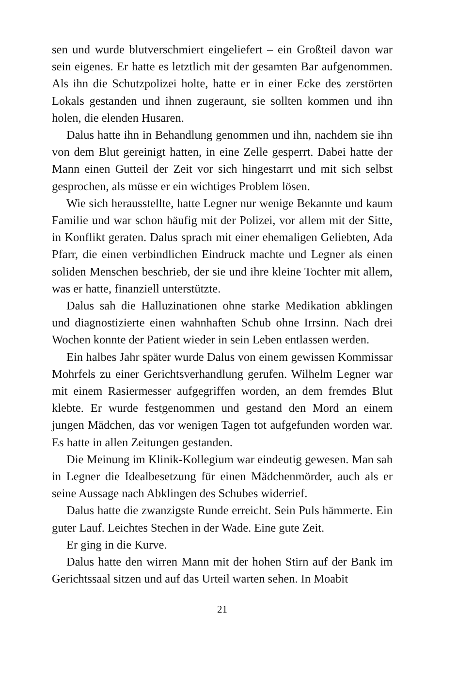sen und wurde blutverschmiert eingeliefert – ein Großteil davon war sein eigenes. Er hatte es letztlich mit der gesamten Bar aufgenommen. Als ihn die Schutzpolizei holte, hatte er in einer Ecke des zerstörten Lokals gestanden und ihnen zugeraunt, sie sollten kommen und ihn holen, die elenden Husaren.
Dalus hatte ihn in Behandlung genommen und ihn, nachdem sie ihn von dem Blut gereinigt hatten, in eine Zelle gesperrt. Dabei hatte der Mann einen Gutteil der Zeit vor sich hingestarrt und mit sich selbst gesprochen, als müsse er ein wichtiges Problem lösen.
Wie sich herausstellte, hatte Legner nur wenige Bekannte und kaum Familie und war schon häufig mit der Polizei, vor allem mit der Sitte, in Konflikt geraten. Dalus sprach mit einer ehemaligen Geliebten, Ada Pfarr, die einen verbindlichen Eindruck machte und Legner als einen soliden Menschen beschrieb, der sie und ihre kleine Tochter mit allem, was er hatte, finanziell unterstützte.
Dalus sah die Halluzinationen ohne starke Medikation abklingen und diagnostizierte einen wahnhaften Schub ohne Irrsinn. Nach drei Wochen konnte der Patient wieder in sein Leben entlassen werden.
Ein halbes Jahr später wurde Dalus von einem gewissen Kommissar Mohrfels zu einer Gerichtsverhandlung gerufen. Wilhelm Legner war mit einem Rasiermesser aufgegriffen worden, an dem fremdes Blut klebte. Er wurde festgenommen und gestand den Mord an einem jungen Mädchen, das vor wenigen Tagen tot aufgefunden worden war. Es hatte in allen Zeitungen gestanden.
Die Meinung im Klinik-Kollegium war eindeutig gewesen. Man sah in Legner die Idealbesetzung für einen Mädchenmörder, auch als er seine Aussage nach Abklingen des Schubes widerrief.
Dalus hatte die zwanzigste Runde erreicht. Sein Puls hämmerte. Ein guter Lauf. Leichtes Stechen in der Wade. Eine gute Zeit.
Er ging in die Kurve.
Dalus hatte den wirren Mann mit der hohen Stirn auf der Bank im Gerichtssaal sitzen und auf das Urteil warten sehen. In Moabit
21